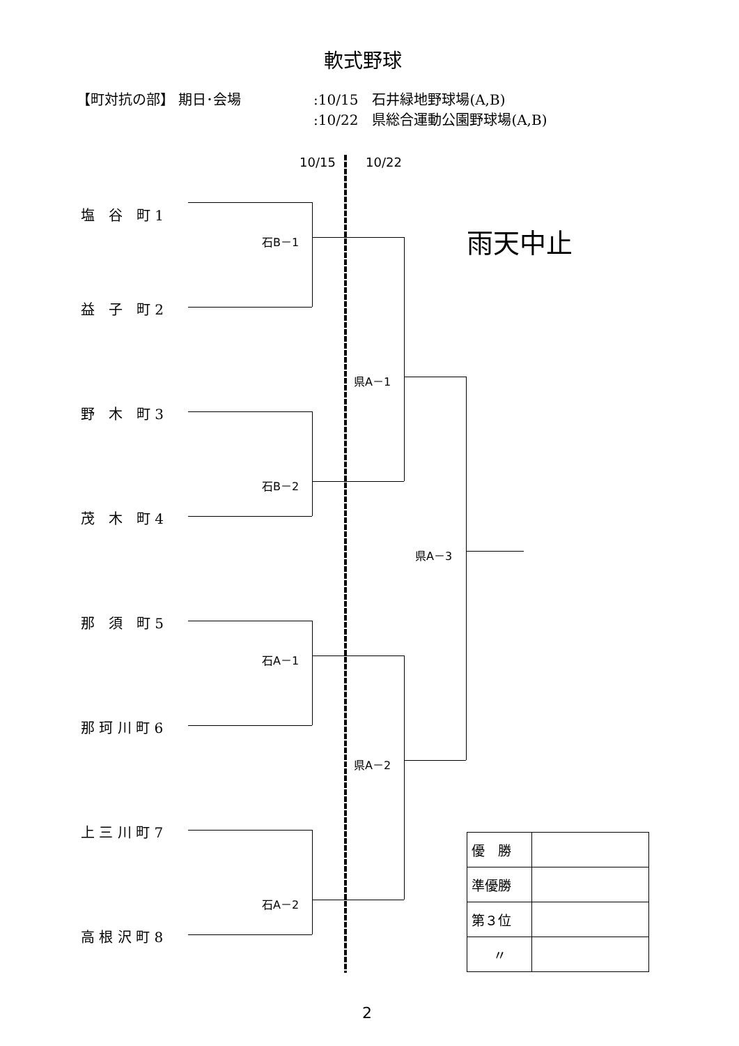軟式野球
【町対抗の部】 期日･会場
:10/15　石井緑地野球場(A,B)
:10/22　県総合運動公園野球場(A,B)
10/15 10/22
雨天中止
塩　谷　町 1
益　子　町 2
野　木　町 3
茂　木　町 4
那　須　町 5
那 珂 川 町 6
上 三 川 町 7
高 根 沢 町 8
石B－1
石B－2
石A－1
石A－2
県A－1
県A－2
県A－3
| 優 勝 | |
| 準優勝 | |
| 第３位 | |
| 〃 | |
2